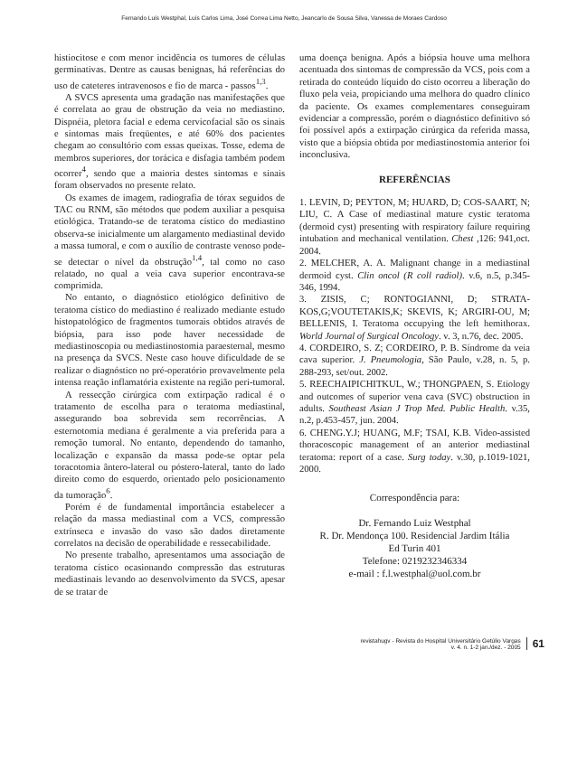Fernando Luís Westphal, Luís Carlos Lima, José Correa Lima Netto, Jeancarlo de Sousa Silva, Vanessa de Moraes Cardoso
histiocitose e com menor incidência os tumores de células germinativas. Dentre as causas benignas, há referências do uso de cateteres intravenosos e fio de marca - passos<sup>1,3</sup>.
A SVCS apresenta uma gradação nas manifestações que é correlata ao grau de obstrução da veia no mediastino. Dispnéia, pletora facial e edema cervicofacial são os sinais e sintomas mais freqüentes, e até 60% dos pacientes chegam ao consultório com essas queixas. Tosse, edema de membros superiores, dor torácica e disfagia também podem ocorrer<sup>4</sup>, sendo que a maioria destes sintomas e sinais foram observados no presente relato.
Os exames de imagem, radiografia de tórax seguidos de TAC ou RNM, são métodos que podem auxiliar a pesquisa etiológica. Tratando-se de teratoma cístico do mediastino observa-se inicialmente um alargamento mediastinal devido a massa tumoral, e com o auxílio de contraste venoso pode-se detectar o nível da obstrução<sup>1,4</sup>, tal como no caso relatado, no qual a veia cava superior encontrava-se comprimida.
No entanto, o diagnóstico etiológico definitivo de teratoma cístico do mediastino é realizado mediante estudo histopatológico de fragmentos tumorais obtidos através de biópsia, para isso pode haver necessidade de mediastinoscopia ou mediastinostomia paraesternal, mesmo na presença da SVCS. Neste caso houve dificuldade de se realizar o diagnóstico no pré-operatório provavelmente pela intensa reação inflamatória existente na região peri-tumoral.
A ressecção cirúrgica com extirpação radical é o tratamento de escolha para o teratoma mediastinal, assegurando boa sobrevida sem recorrências. A esternotomia mediana é geralmente a via preferida para a remoção tumoral. No entanto, dependendo do tamanho, localização e expansão da massa pode-se optar pela toracotomia ântero-lateral ou póstero-lateral, tanto do lado direito como do esquerdo, orientado pelo posicionamento da tumoração<sup>6</sup>.
Porém é de fundamental importância estabelecer a relação da massa mediastinal com a VCS, compressão extrínseca e invasão do vaso são dados diretamente correlatos na decisão de operabilidade e ressecabilidade.
No presente trabalho, apresentamos uma associação de teratoma cístico ocasionando compressão das estruturas mediastinais levando ao desenvolvimento da SVCS, apesar de se tratar de
uma doença benigna. Após a biópsia houve uma melhora acentuada dos sintomas de compressão da VCS, pois com a retirada do conteúdo líquido do cisto ocorreu a liberação do fluxo pela veia, propiciando uma melhora do quadro clínico da paciente. Os exames complementares conseguiram evidenciar a compressão, porém o diagnóstico definitivo só foi possível após a extirpação cirúrgica da referida massa, visto que a biópsia obtida por mediastinostomia anterior foi inconclusiva.
REFERÊNCIAS
1. LEVIN, D; PEYTON, M; HUARD, D; COS-SAART, N; LIU, C. A Case of mediastinal mature cystic teratoma (dermoid cyst) presenting with respiratory failure requiring intubation and mechanical ventilation. Chest ,126: 941,oct. 2004.
2. MELCHER, A. A. Malignant change in a mediastinal dermoid cyst. Clin oncol (R coll radiol). v.6, n.5, p.345-346, 1994.
3. ZISIS, C; RONTOGIANNI, D; STRATA-KOS,G;VOUTETAKIS,K; SKEVIS, K; ARGIRI-OU, M; BELLENIS, I. Teratoma occupying the left hemithorax. World Journal of Surgical Oncology. v. 3, n.76, dec. 2005.
4. CORDEIRO, S. Z; CORDEIRO, P. B. Síndrome da veia cava superior. J. Pneumologia, São Paulo, v.28, n. 5, p. 288-293, set/out. 2002.
5. REECHAIPICHITKUL, W.; THONGPAEN, S. Etiology and outcomes of superior vena cava (SVC) obstruction in adults. Southeast Asian J Trop Med. Public Health. v.35, n.2, p.453-457, jun. 2004.
6. CHENG.Y.J; HUANG, M.F; TSAI, K.B. Video-assisted thoracoscopic management of an anterior mediastinal teratoma: report of a case. Surg today. v.30, p.1019-1021, 2000.
Correspondência para:
Dr. Fernando Luiz Westphal
R. Dr. Mendonça 100. Residencial Jardim Itália
Ed Turin 401
Telefone: 0219232346334
e-mail : f.l.westphal@uol.com.br
revistahugv - Revista do Hospital Universitário Getúlio Vargas
v. 4. n. 1-2 jan./dez. - 2005
61